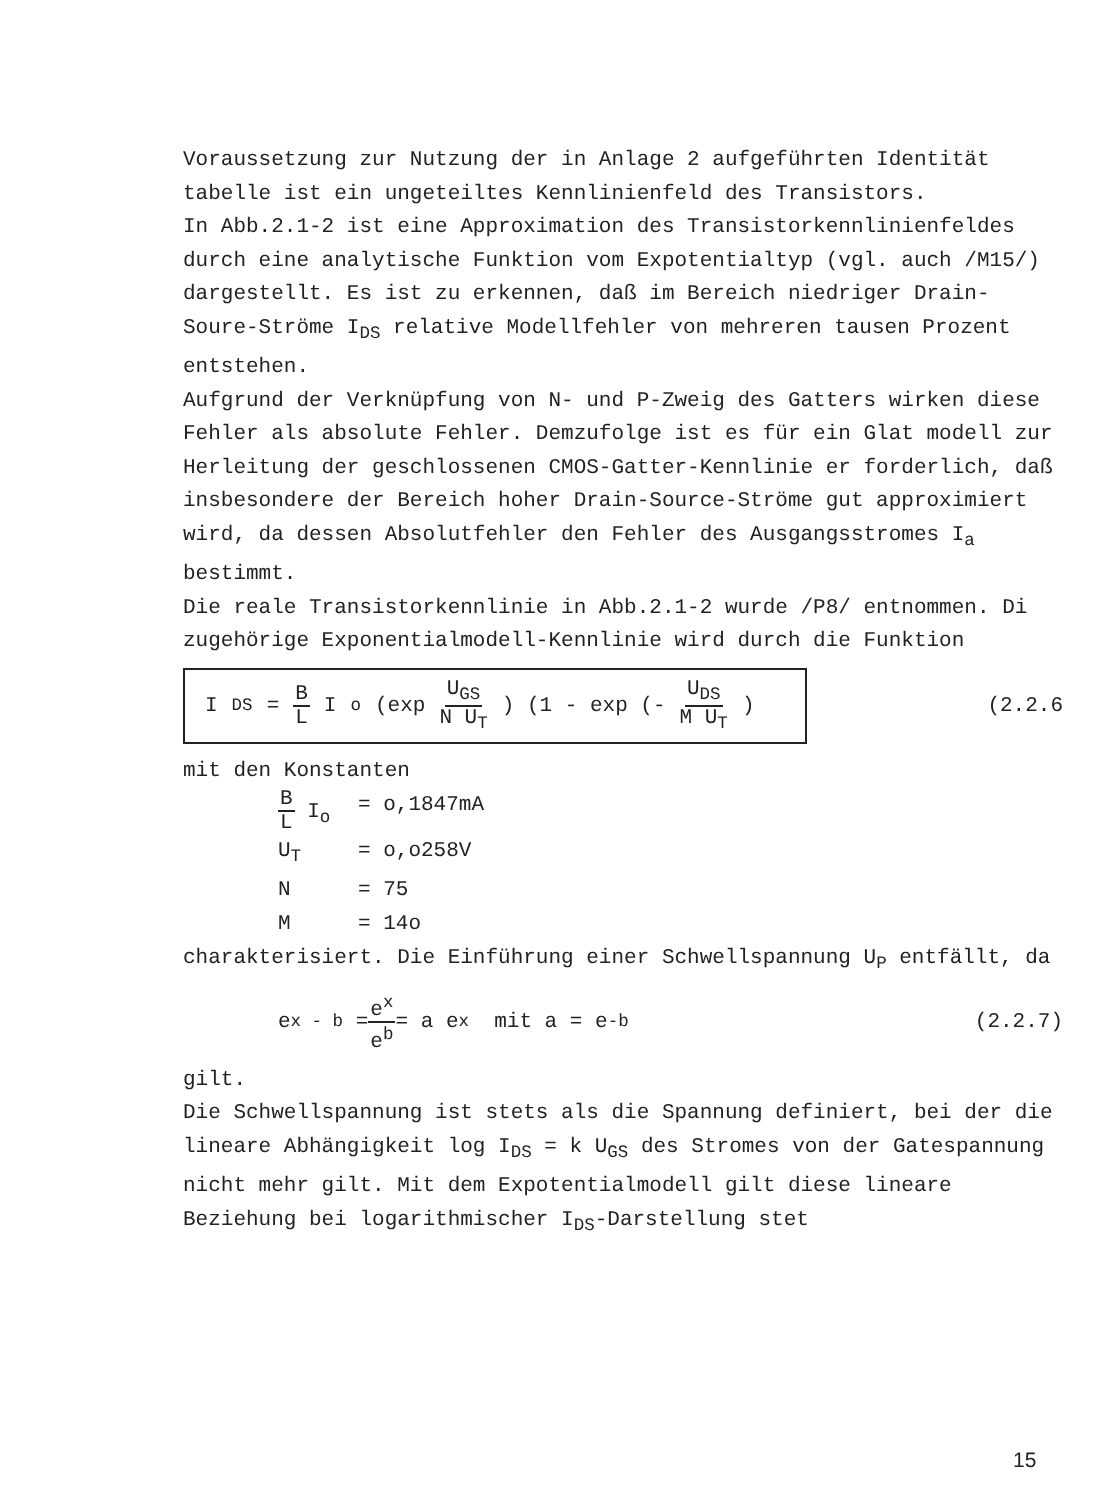Voraussetzung zur Nutzung der in Anlage 2 aufgeführten Identität tabelle ist ein ungeteiltes Kennlinienfeld des Transistors.
In Abb.2.1-2 ist eine Approximation des Transistorkennlinienfeldes durch eine analytische Funktion vom Expotentialtyp (vgl. auch /M15/) dargestellt. Es ist zu erkennen, daß im Bereich niedriger Drain-Soure-Ströme I<sub>DS</sub> relative Modellfehler von mehreren tausen Prozent entstehen.
Aufgrund der Verknüpfung von N- und P-Zweig des Gatters wirken diese Fehler als absolute Fehler. Demzufolge ist es für ein Glat modell zur Herleitung der geschlossenen CMOS-Gatter-Kennlinie er forderlich, daß insbesondere der Bereich hoher Drain-Source-Ströme gut approximiert wird, da dessen Absolutfehler den Fehler des Ausgangsstromes I<sub>a</sub> bestimmt.
Die reale Transistorkennlinie in Abb.2.1-2 wurde /P8/ entnommen. Di zugehörige Exponentialmodell-Kennlinie wird durch die Funktion
I<sub>DS</sub> = B L I<sub>o</sub> (exp U<sub>GS</sub> N U<sub>T</sub>) (1 - exp (- U<sub>DS</sub> M U<sub>T</sub>)
(2.2.6
mit den Konstanten
B L I<sub>o</sub> = o,1847mA
U<sub>T</sub> = o,o258V
N = 75
M = 14o
charakterisiert. Die Einführung einer Schwellspannung U<sub>P</sub> entfällt, da
e<sup>x - b</sup> = e<sup>x</sup> e<sup>b</sup> = a e<sup>x</sup> mit a = e<sup>-b</sup> (2.2.7)
gilt.
Die Schwellspannung ist stets als die Spannung definiert, bei der die lineare Abhängigkeit log I<sub>DS</sub> = k U<sub>GS</sub> des Stromes von der Gatespannung nicht mehr gilt. Mit dem Expotentialmodell gilt diese lineare Beziehung bei logarithmischer I<sub>DS</sub>-Darstellung stet
15